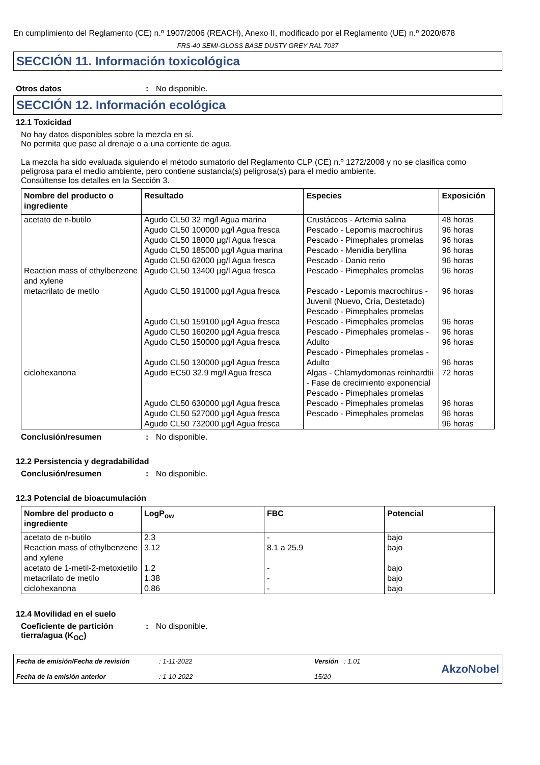En cumplimiento del Reglamento (CE) n.º 1907/2006 (REACH), Anexo II, modificado por el Reglamento (UE) n.º 2020/878
FRS-40 SEMI-GLOSS BASE DUSTY GREY RAL 7037
SECCIÓN 11. Información toxicológica
Otros datos: No disponible.
SECCIÓN 12. Información ecológica
12.1 Toxicidad
No hay datos disponibles sobre la mezcla en sí.
No permita que pase al drenaje o a una corriente de agua.
La mezcla ha sido evaluada siguiendo el método sumatorio del Reglamento CLP (CE) n.º 1272/2008 y no se clasifica como peligrosa para el medio ambiente, pero contiene sustancia(s) peligrosa(s) para el medio ambiente.
Consúltense los detalles en la Sección 3.
| Nombre del producto o ingrediente | Resultado | Especies | Exposición |
| --- | --- | --- | --- |
| acetato de n-butilo | Agudo CL50 32 mg/l Agua marina Agudo CL50 100000 µg/l Agua fresca Agudo CL50 18000 µg/l Agua fresca Agudo CL50 185000 µg/l Agua marina Agudo CL50 62000 µg/l Agua fresca | Crustáceos - Artemia salina Pescado - Lepomis macrochirus Pescado - Pimephales promelas Pescado - Menidia beryllina Pescado - Danio rerio | 48 horas 96 horas 96 horas 96 horas 96 horas |
| Reaction mass of ethylbenzene and xylene | Agudo CL50 13400 µg/l Agua fresca | Pescado - Pimephales promelas | 96 horas |
| metacrilato de metilo | Agudo CL50 191000 µg/l Agua fresca Agudo CL50 159100 µg/l Agua fresca Agudo CL50 160200 µg/l Agua fresca Agudo CL50 150000 µg/l Agua fresca Agudo CL50 130000 µg/l Agua fresca | Pescado - Lepomis macrochirus - Juvenil (Nuevo, Cría, Destetado) Pescado - Pimephales promelas Pescado - Pimephales promelas Pescado - Pimephales promelas - Adulto Pescado - Pimephales promelas - Adulto | 96 horas 96 horas 96 horas 96 horas 96 horas |
| ciclohexanona | Agudo EC50 32.9 mg/l Agua fresca Agudo CL50 630000 µg/l Agua fresca Agudo CL50 527000 µg/l Agua fresca Agudo CL50 732000 µg/l Agua fresca | Algas - Chlamydomonas reinhardtii - Fase de crecimiento exponencial Pescado - Pimephales promelas Pescado - Pimephales promelas Pescado - Pimephales promelas | 72 horas 96 horas 96 horas 96 horas |
Conclusión/resumen: No disponible.
12.2 Persistencia y degradabilidad
Conclusión/resumen: No disponible.
12.3 Potencial de bioacumulación
| Nombre del producto o ingrediente | LogP<sub>ow</sub> | FBC | Potencial |
| --- | --- | --- | --- |
| acetato de n-butilo | 2.3 | - | bajo |
| Reaction mass of ethylbenzene and xylene | 3.12 | 8.1 a 25.9 | bajo |
| acetato de 1-metil-2-metoxietilo | 1.2 | - | bajo |
| metacrilato de metilo | 1.38 | - | bajo |
| ciclohexanona | 0.86 | - | bajo |
12.4 Movilidad en el suelo
Coeficiente de partición tierra/agua (K<sub>OC</sub>): No disponible.
Fecha de emisión/Fecha de revisión
Fecha de la emisión anterior
: 1-11-2022
: 1-10-2022
Versión : 1.01
15/20
AkzoNobel